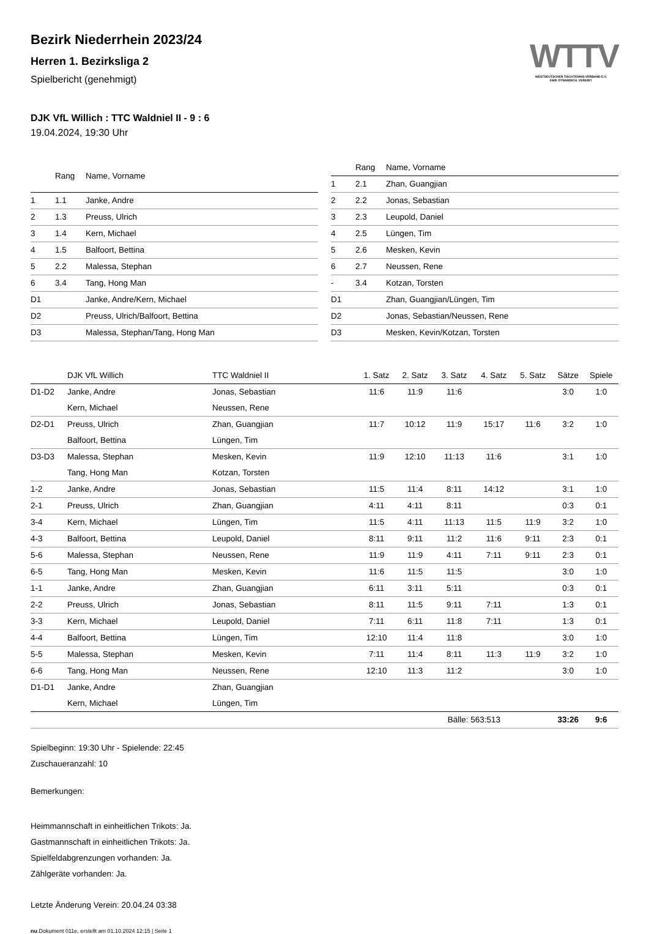WTTV
WESTDEUTSCHER TISCHTENNIS-VERBAND E.V.
FAIR. DYNAMISCH. VEREINT.
Bezirk Niederrhein 2023/24
Herren 1. Bezirksliga 2
Spielbericht (genehmigt)
DJK VfL Willich : TTC Waldniel II - 9 : 6
19.04.2024, 19:30 Uhr
| | Rang | Name, Vorname |
| --- | --- | --- |
| 1 | 1.1 | Janke, Andre |
| 2 | 1.3 | Preuss, Ulrich |
| 3 | 1.4 | Kern, Michael |
| 4 | 1.5 | Balfoort, Bettina |
| 5 | 2.2 | Malessa, Stephan |
| 6 | 3.4 | Tang, Hong Man |
| D1 | | Janke, Andre/Kern, Michael |
| D2 | | Preuss, Ulrich/Balfoort, Bettina |
| D3 | | Malessa, Stephan/Tang, Hong Man |
| | Rang | Name, Vorname |
| --- | --- | --- |
| 1 | 2.1 | Zhan, Guangjian |
| 2 | 2.2 | Jonas, Sebastian |
| 3 | 2.3 | Leupold, Daniel |
| 4 | 2.5 | Lüngen, Tim |
| 5 | 2.6 | Mesken, Kevin |
| 6 | 2.7 | Neussen, Rene |
| - | 3.4 | Kotzan, Torsten |
| D1 | | Zhan, Guangjian/Lüngen, Tim |
| D2 | | Jonas, Sebastian/Neussen, Rene |
| D3 | | Mesken, Kevin/Kotzan, Torsten |
| | DJK VfL Willich | TTC Waldniel II | 1. Satz | 2. Satz | 3. Satz | 4. Satz | 5. Satz | Sätze | Spiele |
| --- | --- | --- | --- | --- | --- | --- | --- | --- | --- |
| D1-D2 | Janke, Andre | Jonas, Sebastian | 11:6 | 11:9 | 11:6 | | | 3:0 | 1:0 |
| | Kern, Michael | Neussen, Rene | | | | | | | |
| D2-D1 | Preuss, Ulrich | Zhan, Guangjian | 11:7 | 10:12 | 11:9 | 15:17 | 11:6 | 3:2 | 1:0 |
| | Balfoort, Bettina | Lüngen, Tim | | | | | | | |
| D3-D3 | Malessa, Stephan | Mesken, Kevin | 11:9 | 12:10 | 11:13 | 11:6 | | 3:1 | 1:0 |
| | Tang, Hong Man | Kotzan, Torsten | | | | | | | |
| 1-2 | Janke, Andre | Jonas, Sebastian | 11:5 | 11:4 | 8:11 | 14:12 | | 3:1 | 1:0 |
| 2-1 | Preuss, Ulrich | Zhan, Guangjian | 4:11 | 4:11 | 8:11 | | | 0:3 | 0:1 |
| 3-4 | Kern, Michael | Lüngen, Tim | 11:5 | 4:11 | 11:13 | 11:5 | 11:9 | 3:2 | 1:0 |
| 4-3 | Balfoort, Bettina | Leupold, Daniel | 8:11 | 9:11 | 11:2 | 11:6 | 9:11 | 2:3 | 0:1 |
| 5-6 | Malessa, Stephan | Neussen, Rene | 11:9 | 11:9 | 4:11 | 7:11 | 9:11 | 2:3 | 0:1 |
| 6-5 | Tang, Hong Man | Mesken, Kevin | 11:6 | 11:5 | 11:5 | | | 3:0 | 1:0 |
| 1-1 | Janke, Andre | Zhan, Guangjian | 6:11 | 3:11 | 5:11 | | | 0:3 | 0:1 |
| 2-2 | Preuss, Ulrich | Jonas, Sebastian | 8:11 | 11:5 | 9:11 | 7:11 | | 1:3 | 0:1 |
| 3-3 | Kern, Michael | Leupold, Daniel | 7:11 | 6:11 | 11:8 | 7:11 | | 1:3 | 0:1 |
| 4-4 | Balfoort, Bettina | Lüngen, Tim | 12:10 | 11:4 | 11:8 | | | 3:0 | 1:0 |
| 5-5 | Malessa, Stephan | Mesken, Kevin | 7:11 | 11:4 | 8:11 | 11:3 | 11:9 | 3:2 | 1:0 |
| 6-6 | Tang, Hong Man | Neussen, Rene | 12:10 | 11:3 | 11:2 | | | 3:0 | 1:0 |
| D1-D1 | Janke, Andre | Zhan, Guangjian | | | | | | | |
| | Kern, Michael | Lüngen, Tim | | | | | | | |
| | | | | | Bälle: 563:513 | | | 33:26 | 9:6 |
Spielbeginn: 19:30 Uhr - Spielende: 22:45
Zuschaueranzahl: 10
Bemerkungen:
Heimmannschaft in einheitlichen Trikots: Ja.
Gastmannschaft in einheitlichen Trikots: Ja.
Spielfeldabgrenzungen vorhanden: Ja.
Zählgeräte vorhanden: Ja.
Letzte Änderung Verein: 20.04.24 03:38
nu.Dokument 011e, erstellt am 01.10.2024 12:15 | Seite 1